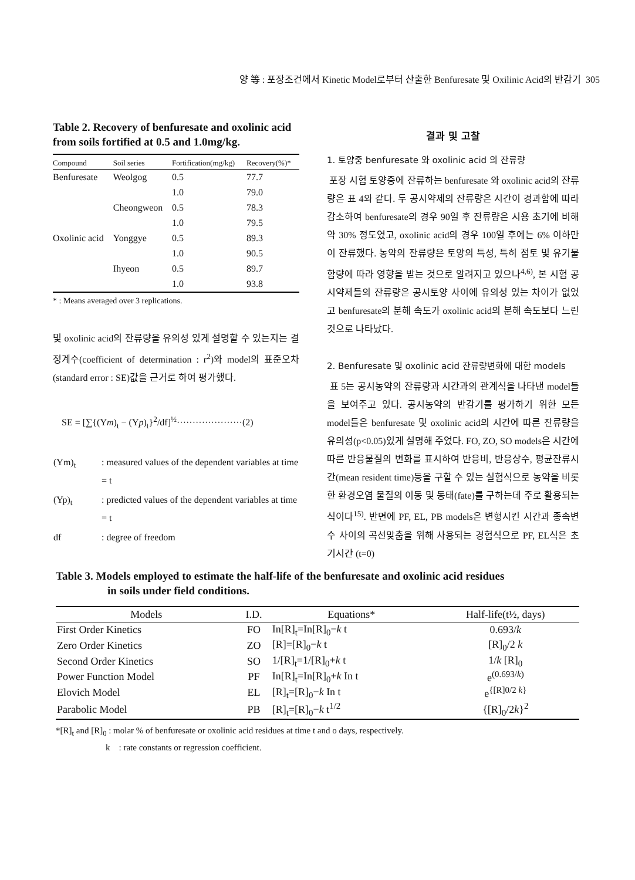양 等 : 포장조건에서 Kinetic Model로부터 산출한 Benfuresate 및 Oxilinic Acid의 반감기 305
Table 2. Recovery of benfuresate and oxolinic acid from soils fortified at 0.5 and 1.0mg/kg.
| Compound | Soil series | Fortification(mg/kg) | Recovery(%)* |
| --- | --- | --- | --- |
| Benfuresate | Weolgog | 0.5 | 77.7 |
| | | 1.0 | 79.0 |
| | Cheongweon | 0.5 | 78.3 |
| | | 1.0 | 79.5 |
| Oxolinic acid | Yonggye | 0.5 | 89.3 |
| | | 1.0 | 90.5 |
| | Ihyeon | 0.5 | 89.7 |
| | | 1.0 | 93.8 |
* : Means averaged over 3 replications.
및 oxolinic acid의 잔류량을 유의성 있게 설명할 수 있는지는 결정계수(coefficient of determination : r<sup>2</sup>)와 model의 표준오차(standard error : SE)값을 근거로 하여 평가했다.
SE = [∑{(Ym)<sub>t</sub> − (Yp)<sub>t</sub>}<sup>2</sup>/df]<sup>½</sup>·····················(2)
| (Ym)<sub>t</sub> | : measured values of the dependent variables at time = t |
| (Yp)<sub>t</sub> | : predicted values of the dependent variables at time = t |
| df | : degree of freedom |
결과 및 고찰
1. 토양중 benfuresate 와 oxolinic acid 의 잔류량
포장 시험 토양중에 잔류하는 benfuresate 와 oxolinic acid의 잔류량은 표 4와 같다. 두 공시약제의 잔류량은 시간이 경과함에 따라 감소하여 benfuresate의 경우 90일 후 잔류량은 시용 초기에 비해 약 30% 정도였고, oxolinic acid의 경우 100일 후에는 6% 이하만이 잔류했다. 농약의 잔류량은 토양의 특성, 특히 점토 및 유기물 함량에 따라 영향을 받는 것으로 알려지고 있으나<sup>4,6)</sup>, 본 시험 공시약제들의 잔류량은 공시토양 사이에 유의성 있는 차이가 없었고 benfuresate의 분해 속도가 oxolinic acid의 분해 속도보다 느린 것으로 나타났다.
2. Benfuresate 및 oxolinic acid 잔류량변화에 대한 models
표 5는 공시농약의 잔류량과 시간과의 관계식을 나타낸 model들을 보여주고 있다. 공시농약의 반감기를 평가하기 위한 모든 model들은 benfuresate 및 oxolinic acid의 시간에 따른 잔류량을 유의성(p<0.05)있게 설명해 주었다. FO, ZO, SO models은 시간에 따른 반응물질의 변화를 표시하여 반응비, 반응상수, 평균잔류시간(mean resident time)등을 구할 수 있는 실험식으로 농약을 비롯한 환경오염 물질의 이동 및 동태(fate)를 구하는데 주로 활용되는 식이다<sup>15)</sup>. 반면에 PF, EL, PB models은 변형시킨 시간과 종속변수 사이의 곡선맞춤을 위해 사용되는 경험식으로 PF, EL식은 초기시간 (t=0)
Table 3. Models employed to estimate the half-life of the benfuresate and oxolinic acid residues
in soils under field conditions.
| Models | I.D. | Equations* | Half-life(t½, days) |
| --- | --- | --- | --- |
| First Order Kinetics | FO | In[R]<sub>t</sub>=In[R]<sub>0</sub>− k t | 0.693/ k |
| Zero Order Kinetics | ZO | [R]=[R]<sub>0</sub>− k t | [R]<sub>0</sub>/2 k |
| Second Order Kinetics | SO | 1/[R]<sub>t</sub>=1/[R]<sub>0</sub>+ k t | 1/ k [R]<sub>0</sub> |
| Power Function Model | PF | In[R]<sub>t</sub>=In[R]<sub>0</sub>+ k In t | e<sup>(0.693/k)</sup> |
| Elovich Model | EL | [R]<sub>t</sub>=[R]<sub>0</sub>− k In t | e<sup>{[R]0/2 k}</sup> |
| Parabolic Model | PB | [R]<sub>t</sub>=[R]<sub>0</sub>− k t<sup>1/2</sup> | {[R]<sub>0</sub>/2 k }<sup>2</sup> |
*[R]<sub>t</sub> and [R]<sub>0</sub> : molar % of benfuresate or oxolinic acid residues at time t and o days, respectively.
k : rate constants or regression coefficient.